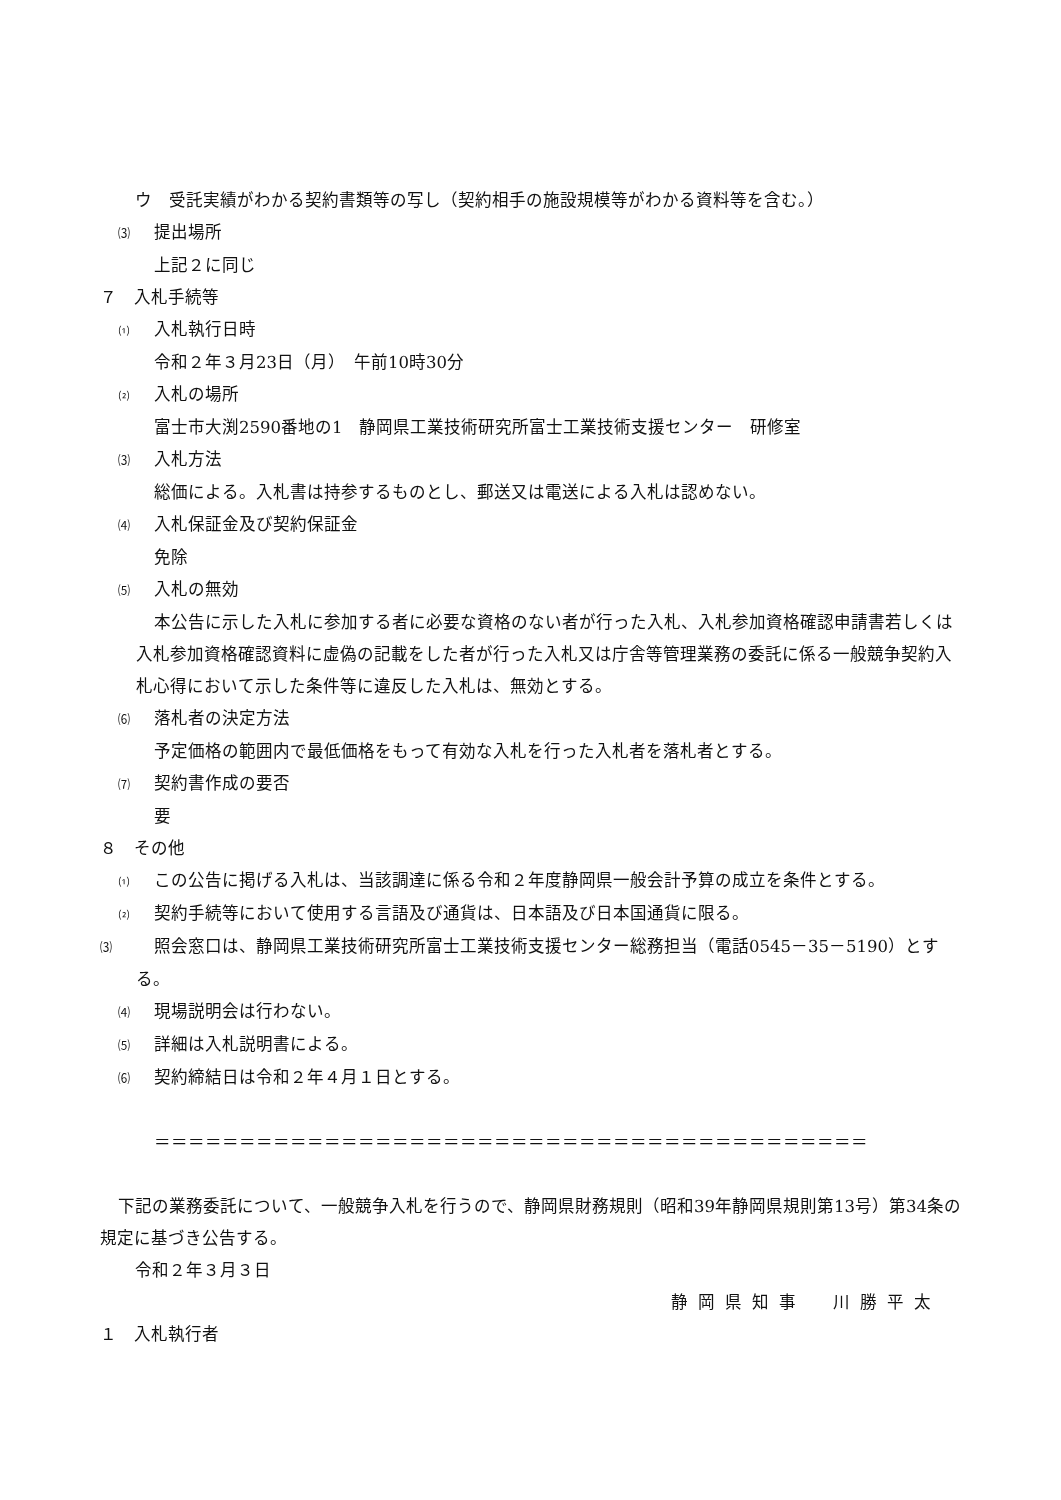ウ　受託実績がわかる契約書類等の写し（契約相手の施設規模等がわかる資料等を含む。）
⑶ 提出場所
上記２に同じ
７　入札手続等
⑴ 入札執行日時
令和２年３月23日（月）　午前10時30分
⑵ 入札の場所
富士市大渕2590番地の1　静岡県工業技術研究所富士工業技術支援センター　研修室
⑶ 入札方法
総価による。入札書は持参するものとし、郵送又は電送による入札は認めない。
⑷ 入札保証金及び契約保証金
免除
⑸ 入札の無効
本公告に示した入札に参加する者に必要な資格のない者が行った入札、入札参加資格確認申請書若しくは入札参加資格確認資料に虚偽の記載をした者が行った入札又は庁舎等管理業務の委託に係る一般競争契約入札心得において示した条件等に違反した入札は、無効とする。
⑹ 落札者の決定方法
予定価格の範囲内で最低価格をもって有効な入札を行った入札者を落札者とする。
⑺ 契約書作成の要否
要
８　その他
⑴ この公告に掲げる入札は、当該調達に係る令和２年度静岡県一般会計予算の成立を条件とする。
⑵ 契約手続等において使用する言語及び通貨は、日本語及び日本国通貨に限る。
⑶ 照会窓口は、静岡県工業技術研究所富士工業技術支援センター総務担当（電話0545－35－5190）とする。
⑷ 現場説明会は行わない。
⑸ 詳細は入札説明書による。
⑹ 契約締結日は令和２年４月１日とする。
＝＝＝＝＝＝＝＝＝＝＝＝＝＝＝＝＝＝＝＝＝＝＝＝＝＝＝＝＝＝＝＝＝＝＝＝＝＝＝＝＝＝
下記の業務委託について、一般競争入札を行うので、静岡県財務規則（昭和39年静岡県規則第13号）第34条の規定に基づき公告する。
令和２年３月３日
静岡県知事　川勝平太
１　入札執行者